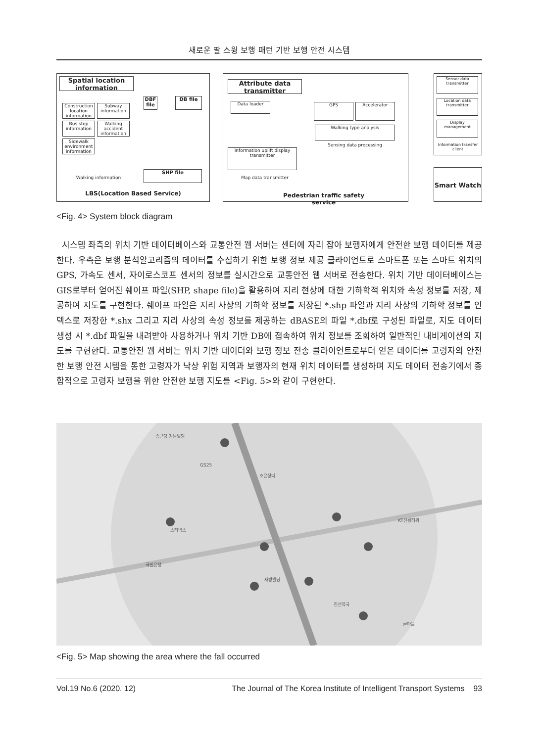새로운 팔 스윙 보행 패턴 기반 보행 안전 시스템
Spatial location information
Construction location information
Subway information
Bus stop information
Walking accident information
Sidewalk environment information
Walking information
DBF file
DB file
SHP file
LBS(Location Based Service)
Attribute data transmitter
Data loader
Information uplift display transmitter
Map data transmitter
GPS Accelerator
Walking type analysis
Sensing data processing
Pedestrian traffic safety service
Sensor data transmitter
Location data transmitter
Display management
Information transfer client
Smart Watch
<Fig. 4> System block diagram
시스템 좌측의 위치 기반 데이터베이스와 교통안전 웹 서버는 센터에 자리 잡아 보행자에게 안전한 보행 데이터를 제공한다. 우측은 보행 분석알고리즘의 데이터를 수집하기 위한 보행 정보 제공 클라이언트로 스마트폰 또는 스마트 워치의 GPS, 가속도 센서, 자이로스코프 센서의 정보를 실시간으로 교통안전 웹 서버로 전송한다. 위치 기반 데이터베이스는 GIS로부터 얻어진 쉐이프 파일(SHP, shape file)을 활용하여 지리 현상에 대한 기하학적 위치와 속성 정보를 저장, 제공하여 지도를 구현한다. 쉐이프 파일은 지리 사상의 기하학 정보를 저장된 *.shp 파일과 지리 사상의 기하학 정보를 인덱스로 저장한 *.shx 그리고 지리 사상의 속성 정보를 제공하는 dBASE의 파일 *.dbf로 구성된 파일로, 지도 데이터 생성 시 *.dbf 파일을 내려받아 사용하거나 위치 기반 DB에 접속하여 위치 정보를 조회하여 일반적인 내비게이션의 지도를 구현한다. 교통안전 웹 서버는 위치 기반 데이터와 보행 정보 전송 클라이언트로부터 얻은 데이터를 고령자의 안전한 보행 안전 시템을 통한 고령자가 낙상 위험 지역과 보행자의 현재 위치 데이터를 생성하며 지도 데이터 전송기에서 종합적으로 고령자 보행을 위한 안전한 보행 지도를 <Fig. 5>와 같이 구현한다.
종근당 강남빌딩
GS25
조은상터
KT선릉타워
스타벅스
국민은행
새방빌딩
진선약국
글마을
<Fig. 5> Map showing the area where the fall occurred
Vol.19 No.6 (2020. 12) The Journal of The Korea Institute of Intelligent Transport Systems 93